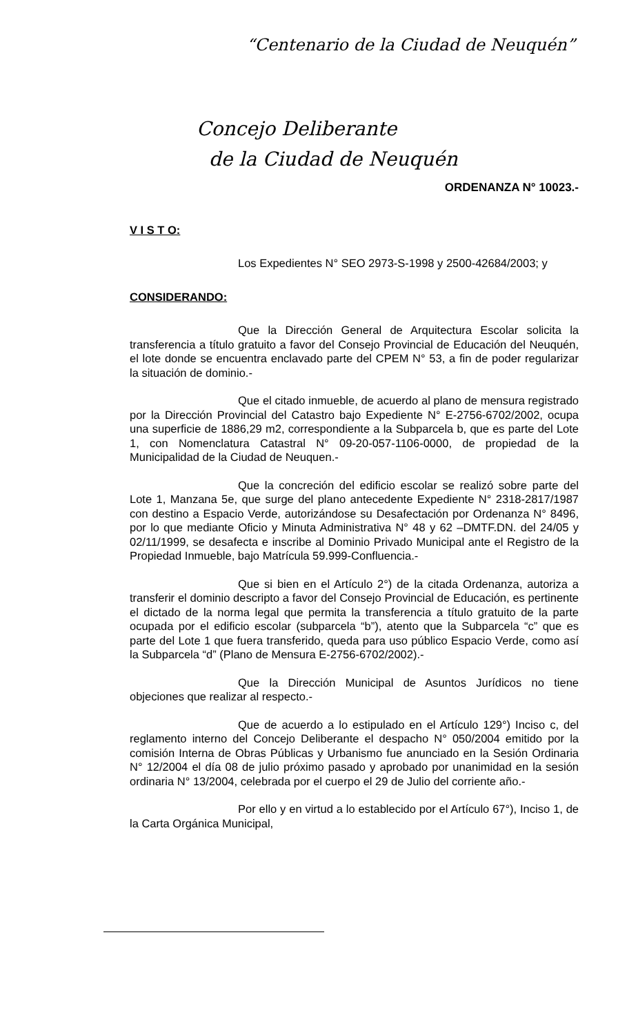“Centenario de la Ciudad de Neuquén”
Concejo Deliberante
de la Ciudad de Neuquén
ORDENANZA N° 10023.-
V I S T O:
Los Expedientes N° SEO 2973-S-1998 y 2500-42684/2003; y
CONSIDERANDO:
Que la Dirección General de Arquitectura Escolar solicita la transferencia a título gratuito a favor del Consejo Provincial de Educación del Neuquén, el lote donde se encuentra enclavado parte del CPEM N° 53, a fin de poder regularizar la situación de dominio.-
Que el citado inmueble, de acuerdo al plano de mensura registrado por la Dirección Provincial del Catastro bajo Expediente N° E-2756-6702/2002, ocupa una superficie de 1886,29 m2, correspondiente a la Subparcela b, que es parte del Lote 1, con Nomenclatura Catastral N° 09-20-057-1106-0000, de propiedad de la Municipalidad de la Ciudad de Neuquen.-
Que la concreción del edificio escolar se realizó sobre parte del Lote 1, Manzana 5e, que surge del plano antecedente Expediente N° 2318-2817/1987 con destino a Espacio Verde, autorizándose su Desafectación por Ordenanza N° 8496, por lo que mediante Oficio y Minuta Administrativa N° 48 y 62 –DMTF.DN. del 24/05 y 02/11/1999, se desafecta e inscribe al Dominio Privado Municipal ante el Registro de la Propiedad Inmueble, bajo Matrícula 59.999-Confluencia.-
Que si bien en el Artículo 2°) de la citada Ordenanza, autoriza a transferir el dominio descripto a favor del Consejo Provincial de Educación, es pertinente el dictado de la norma legal que permita la transferencia a título gratuito de la parte ocupada por el edificio escolar (subparcela “b”), atento que la Subparcela “c” que es parte del Lote 1 que fuera transferido, queda para uso público Espacio Verde, como así la Subparcela “d” (Plano de Mensura E-2756-6702/2002).-
Que la Dirección Municipal de Asuntos Jurídicos no tiene objeciones que realizar al respecto.-
Que de acuerdo a lo estipulado en el Artículo 129°) Inciso c, del reglamento interno del Concejo Deliberante el despacho N° 050/2004 emitido por la comisión Interna de Obras Públicas y Urbanismo fue anunciado en la Sesión Ordinaria N° 12/2004 el día 08 de julio próximo pasado y aprobado por unanimidad en la sesión ordinaria N° 13/2004, celebrada por el cuerpo el 29 de Julio del corriente año.-
Por ello y en virtud a lo establecido por el Artículo 67°), Inciso 1, de la Carta Orgánica Municipal,